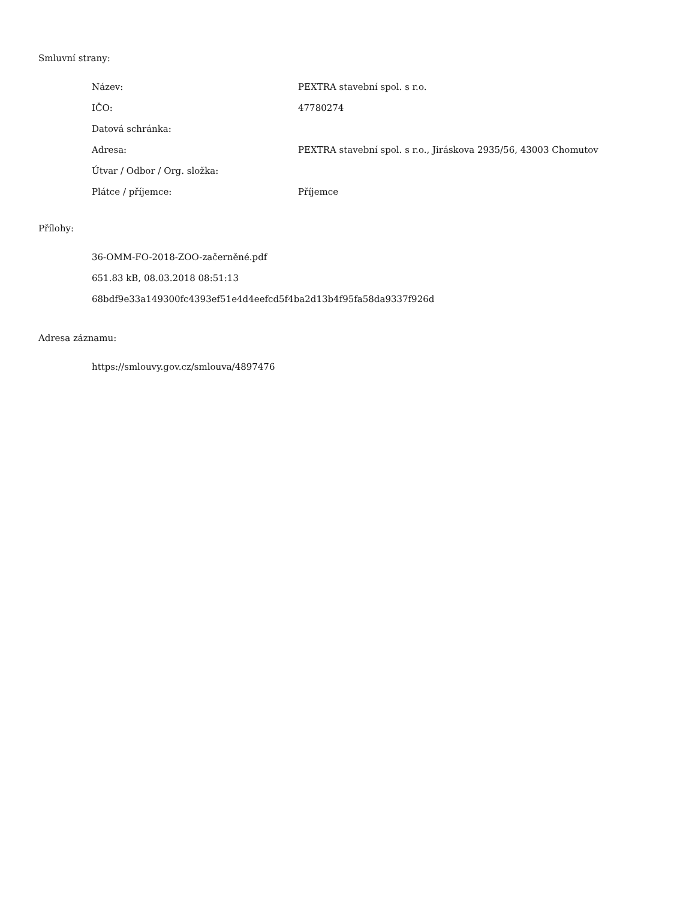Smluvní strany:
| Název: | PEXTRA stavební spol. s r.o. |
| IČO: | 47780274 |
| Datová schránka: | |
| Adresa: | PEXTRA stavební spol. s r.o., Jiráskova 2935/56, 43003 Chomutov |
| Útvar / Odbor / Org. složka: | |
| Plátce / příjemce: | Příjemce |
Přílohy:
36-OMM-FO-2018-ZOO-začerněné.pdf
651.83 kB, 08.03.2018 08:51:13
68bdf9e33a149300fc4393ef51e4d4eefcd5f4ba2d13b4f95fa58da9337f926d
Adresa záznamu:
https://smlouvy.gov.cz/smlouva/4897476